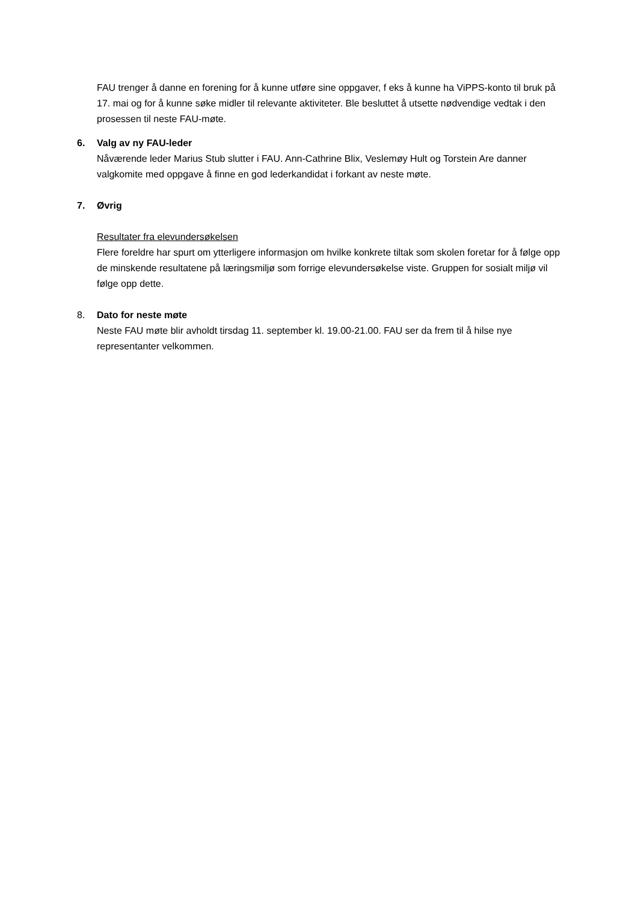FAU trenger å danne en forening for å kunne utføre sine oppgaver, f eks å kunne ha ViPPS-konto til bruk på 17. mai og for å kunne søke midler til relevante aktiviteter. Ble besluttet å utsette nødvendige vedtak i den prosessen til neste FAU-møte.
6. Valg av ny FAU-leder
Nåværende leder Marius Stub slutter i FAU. Ann-Cathrine Blix, Veslemøy Hult og Torstein Are danner valgkomite med oppgave å finne en god lederkandidat i forkant av neste møte.
7. Øvrig
Resultater fra elevundersøkelsen
Flere foreldre har spurt om ytterligere informasjon om hvilke konkrete tiltak som skolen foretar for å følge opp de minskende resultatene på læringsmiljø som forrige elevundersøkelse viste. Gruppen for sosialt miljø vil følge opp dette.
8. Dato for neste møte
Neste FAU møte blir avholdt tirsdag 11. september kl. 19.00-21.00. FAU ser da frem til å hilse nye representanter velkommen.